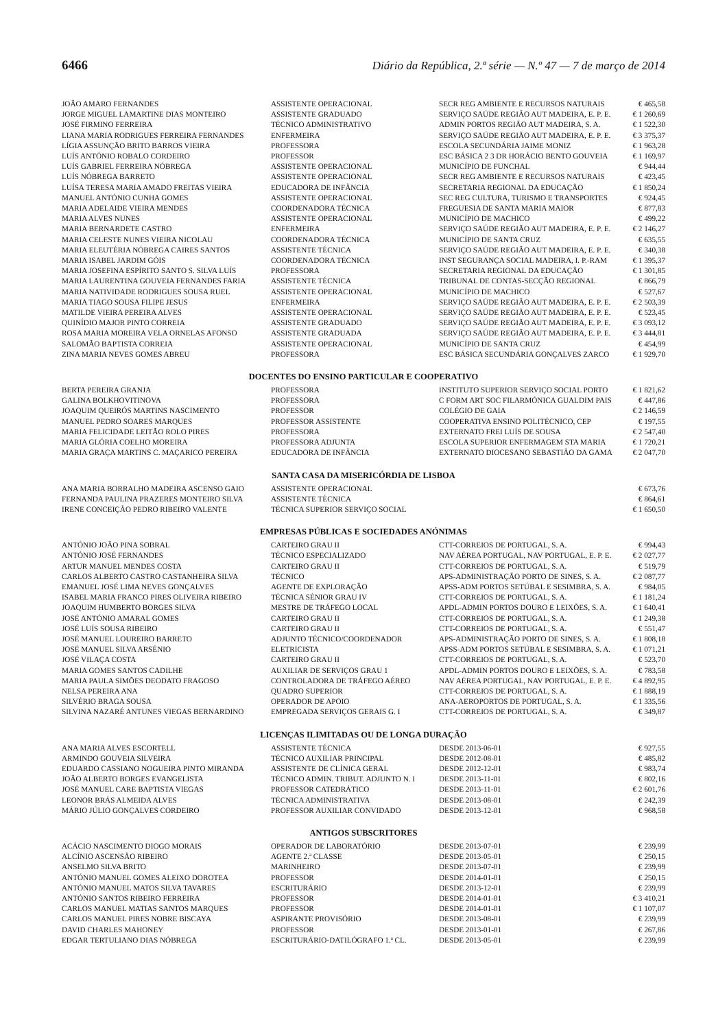6466 Diário da República, 2.ª série — N.º 47 — 7 de março de 2014
| JOÃO AMARO FERNANDES | ASSISTENTE OPERACIONAL | SECR REG AMBIENTE E RECURSOS NATURAIS | € 465,58 |
| JORGE MIGUEL LAMARTINE DIAS MONTEIRO | ASSISTENTE GRADUADO | SERVIÇO SAÚDE REGIÃO AUT MADEIRA, E. P. E. | € 1 260,69 |
| JOSÉ FIRMINO FERREIRA | TÉCNICO ADMINISTRATIVO | ADMIN PORTOS REGIÃO AUT MADEIRA, S. A. | € 1 522,30 |
| LIANA MARIA RODRIGUES FERREIRA FERNANDES | ENFERMEIRA | SERVIÇO SAÚDE REGIÃO AUT MADEIRA, E. P. E. | € 3 375,37 |
| LÍGIA ASSUNÇÃO BRITO BARROS VIEIRA | PROFESSORA | ESCOLA SECUNDÁRIA JAIME MONIZ | € 1 963,28 |
| LUÍS ANTÓNIO ROBALO CORDEIRO | PROFESSOR | ESC BÁSICA 2 3 DR HORÁCIO BENTO GOUVEIA | € 1 169,97 |
| LUÍS GABRIEL FERREIRA NÓBREGA | ASSISTENTE OPERACIONAL | MUNICÍPIO DE FUNCHAL | € 944,44 |
| LUÍS NÓBREGA BARRETO | ASSISTENTE OPERACIONAL | SECR REG AMBIENTE E RECURSOS NATURAIS | € 423,45 |
| LUÍSA TERESA MARIA AMADO FREITAS VIEIRA | EDUCADORA DE INFÂNCIA | SECRETARIA REGIONAL DA EDUCAÇÃO | € 1 850,24 |
| MANUEL ANTÓNIO CUNHA GOMES | ASSISTENTE OPERACIONAL | SEC REG CULTURA, TURISMO E TRANSPORTES | € 924,45 |
| MARIA ADELAIDE VIEIRA MENDES | COORDENADORA TÉCNICA | FREGUESIA DE SANTA MARIA MAIOR | € 877,83 |
| MARIA ALVES NUNES | ASSISTENTE OPERACIONAL | MUNICÍPIO DE MACHICO | € 499,22 |
| MARIA BERNARDETE CASTRO | ENFERMEIRA | SERVIÇO SAÚDE REGIÃO AUT MADEIRA, E. P. E. | € 2 146,27 |
| MARIA CELESTE NUNES VIEIRA NICOLAU | COORDENADORA TÉCNICA | MUNICÍPIO DE SANTA CRUZ | € 635,55 |
| MARIA ELEUTÉRIA NÓBREGA CAIRES SANTOS | ASSISTENTE TÉCNICA | SERVIÇO SAÚDE REGIÃO AUT MADEIRA, E. P. E. | € 340,38 |
| MARIA ISABEL JARDIM GÓIS | COORDENADORA TÉCNICA | INST SEGURANÇA SOCIAL MADEIRA, I. P.-RAM | € 1 395,37 |
| MARIA JOSEFINA ESPÍRITO SANTO S. SILVA LUÍS | PROFESSORA | SECRETARIA REGIONAL DA EDUCAÇÃO | € 1 301,85 |
| MARIA LAURENTINA GOUVEIA FERNANDES FARIA | ASSISTENTE TÉCNICA | TRIBUNAL DE CONTAS-SECÇÃO REGIONAL | € 866,79 |
| MARIA NATIVIDADE RODRIGUES SOUSA RUEL | ASSISTENTE OPERACIONAL | MUNICÍPIO DE MACHICO | € 527,67 |
| MARIA TIAGO SOUSA FILIPE JESUS | ENFERMEIRA | SERVIÇO SAÚDE REGIÃO AUT MADEIRA, E. P. E. | € 2 503,39 |
| MATILDE VIEIRA PEREIRA ALVES | ASSISTENTE OPERACIONAL | SERVIÇO SAÚDE REGIÃO AUT MADEIRA, E. P. E. | € 523,45 |
| QUINÍDIO MAJOR PINTO CORREIA | ASSISTENTE GRADUADO | SERVIÇO SAÚDE REGIÃO AUT MADEIRA, E. P. E. | € 3 093,12 |
| ROSA MARIA MOREIRA VELA ORNELAS AFONSO | ASSISTENTE GRADUADA | SERVIÇO SAÚDE REGIÃO AUT MADEIRA, E. P. E. | € 3 444,81 |
| SALOMÃO BAPTISTA CORREIA | ASSISTENTE OPERACIONAL | MUNICÍPIO DE SANTA CRUZ | € 454,99 |
| ZINA MARIA NEVES GOMES ABREU | PROFESSORA | ESC BÁSICA SECUNDÁRIA GONÇALVES ZARCO | € 1 929,70 |
DOCENTES DO ENSINO PARTICULAR E COOPERATIVO
| BERTA PEREIRA GRANJA | PROFESSORA | INSTITUTO SUPERIOR SERVIÇO SOCIAL PORTO | € 1 821,62 |
| GALINA BOLKHOVITINOVA | PROFESSORA | C FORM ART SOC FILARMÓNICA GUALDIM PAIS | € 447,86 |
| JOAQUIM QUEIRÓS MARTINS NASCIMENTO | PROFESSOR | COLÉGIO DE GAIA | € 2 146,59 |
| MANUEL PEDRO SOARES MARQUES | PROFESSOR ASSISTENTE | COOPERATIVA ENSINO POLITÉCNICO, CEP | € 197,55 |
| MARIA FELICIDADE LEITÃO ROLO PIRES | PROFESSORA | EXTERNATO FREI LUÍS DE SOUSA | € 2 547,40 |
| MARIA GLÓRIA COELHO MOREIRA | PROFESSORA ADJUNTA | ESCOLA SUPERIOR ENFERMAGEM STA MARIA | € 1 720,21 |
| MARIA GRAÇA MARTINS C. MAÇARICO PEREIRA | EDUCADORA DE INFÂNCIA | EXTERNATO DIOCESANO SEBASTIÃO DA GAMA | € 2 047,70 |
SANTA CASA DA MISERICÓRDIA DE LISBOA
| ANA MARIA BORRALHO MADEIRA ASCENSO GAIO | ASSISTENTE OPERACIONAL | | € 673,76 |
| FERNANDA PAULINA PRAZERES MONTEIRO SILVA | ASSISTENTE TÉCNICA | | € 864,61 |
| IRENE CONCEIÇÃO PEDRO RIBEIRO VALENTE | TÉCNICA SUPERIOR SERVIÇO SOCIAL | | € 1 650,50 |
EMPRESAS PÚBLICAS E SOCIEDADES ANÓNIMAS
| ANTÓNIO JOÃO PINA SOBRAL | CARTEIRO GRAU II | CTT-CORREIOS DE PORTUGAL, S. A. | € 994,43 |
| ANTÓNIO JOSÉ FERNANDES | TÉCNICO ESPECIALIZADO | NAV AÉREA PORTUGAL, NAV PORTUGAL, E. P. E. | € 2 027,77 |
| ARTUR MANUEL MENDES COSTA | CARTEIRO GRAU II | CTT-CORREIOS DE PORTUGAL, S. A. | € 519,79 |
| CARLOS ALBERTO CASTRO CASTANHEIRA SILVA | TÉCNICO | APS-ADMINISTRAÇÃO PORTO DE SINES, S. A. | € 2 087,77 |
| EMANUEL JOSÉ LIMA NEVES GONÇALVES | AGENTE DE EXPLORAÇÃO | APSS-ADM PORTOS SETÚBAL E SESIMBRA, S. A. | € 984,05 |
| ISABEL MARIA FRANCO PIRES OLIVEIRA RIBEIRO | TÉCNICA SÉNIOR GRAU IV | CTT-CORREIOS DE PORTUGAL, S. A. | € 1 181,24 |
| JOAQUIM HUMBERTO BORGES SILVA | MESTRE DE TRÁFEGO LOCAL | APDL-ADMIN PORTOS DOURO E LEIXÕES, S. A. | € 1 640,41 |
| JOSÉ ANTÓNIO AMARAL GOMES | CARTEIRO GRAU II | CTT-CORREIOS DE PORTUGAL, S. A. | € 1 249,38 |
| JOSÉ LUÍS SOUSA RIBEIRO | CARTEIRO GRAU II | CTT-CORREIOS DE PORTUGAL, S. A. | € 551,47 |
| JOSÉ MANUEL LOUREIRO BARRETO | ADJUNTO TÉCNICO/COORDENADOR | APS-ADMINISTRAÇÃO PORTO DE SINES, S. A. | € 1 808,18 |
| JOSÉ MANUEL SILVA ARSÉNIO | ELETRICISTA | APSS-ADM PORTOS SETÚBAL E SESIMBRA, S. A. | € 1 071,21 |
| JOSÉ VILAÇA COSTA | CARTEIRO GRAU II | CTT-CORREIOS DE PORTUGAL, S. A. | € 523,70 |
| MARIA GOMES SANTOS CADILHE | AUXILIAR DE SERVIÇOS GRAU 1 | APDL-ADMIN PORTOS DOURO E LEIXÕES, S. A. | € 783,58 |
| MARIA PAULA SIMÕES DEODATO FRAGOSO | CONTROLADORA DE TRÁFEGO AÉREO | NAV AÉREA PORTUGAL, NAV PORTUGAL, E. P. E. | € 4 892,95 |
| NELSA PEREIRA ANA | QUADRO SUPERIOR | CTT-CORREIOS DE PORTUGAL, S. A. | € 1 888,19 |
| SILVÉRIO BRAGA SOUSA | OPERADOR DE APOIO | ANA-AEROPORTOS DE PORTUGAL, S. A. | € 1 335,56 |
| SILVINA NAZARÉ ANTUNES VIEGAS BERNARDINO | EMPREGADA SERVIÇOS GERAIS G. I | CTT-CORREIOS DE PORTUGAL, S. A. | € 349,87 |
LICENÇAS ILIMITADAS OU DE LONGA DURAÇÃO
| ANA MARIA ALVES ESCORTELL | ASSISTENTE TÉCNICA | DESDE 2013-06-01 | € 927,55 |
| ARMINDO GOUVEIA SILVEIRA | TÉCNICO AUXILIAR PRINCIPAL | DESDE 2012-08-01 | € 485,82 |
| EDUARDO CASSIANO NOGUEIRA PINTO MIRANDA | ASSISTENTE DE CLÍNICA GERAL | DESDE 2012-12-01 | € 983,74 |
| JOÃO ALBERTO BORGES EVANGELISTA | TÉCNICO ADMIN. TRIBUT. ADJUNTO N. I | DESDE 2013-11-01 | € 802,16 |
| JOSÉ MANUEL CARE BAPTISTA VIEGAS | PROFESSOR CATEDRÁTICO | DESDE 2013-11-01 | € 2 601,76 |
| LEONOR BRÁS ALMEIDA ALVES | TÉCNICA ADMINISTRATIVA | DESDE 2013-08-01 | € 242,39 |
| MÁRIO JÚLIO GONÇALVES CORDEIRO | PROFESSOR AUXILIAR CONVIDADO | DESDE 2013-12-01 | € 968,58 |
ANTIGOS SUBSCRITORES
| ACÁCIO NASCIMENTO DIOGO MORAIS | OPERADOR DE LABORATÓRIO | DESDE 2013-07-01 | € 239,99 |
| ALCÍNIO ASCENSÃO RIBEIRO | AGENTE 2.ª CLASSE | DESDE 2013-05-01 | € 250,15 |
| ANSELMO SILVA BRITO | MARINHEIRO | DESDE 2013-07-01 | € 239,99 |
| ANTÓNIO MANUEL GOMES ALEIXO DOROTEA | PROFESSOR | DESDE 2014-01-01 | € 250,15 |
| ANTÓNIO MANUEL MATOS SILVA TAVARES | ESCRITURÁRIO | DESDE 2013-12-01 | € 239,99 |
| ANTÓNIO SANTOS RIBEIRO FERREIRA | PROFESSOR | DESDE 2014-01-01 | € 3 410,21 |
| CARLOS MANUEL MATIAS SANTOS MARQUES | PROFESSOR | DESDE 2014-01-01 | € 1 107,07 |
| CARLOS MANUEL PIRES NOBRE BISCAYA | ASPIRANTE PROVISÓRIO | DESDE 2013-08-01 | € 239,99 |
| DAVID CHARLES MAHONEY | PROFESSOR | DESDE 2013-01-01 | € 267,86 |
| EDGAR TERTULIANO DIAS NÓBREGA | ESCRITURÁRIO-DATILÓGRAFO 1.ª CL. | DESDE 2013-05-01 | € 239,99 |